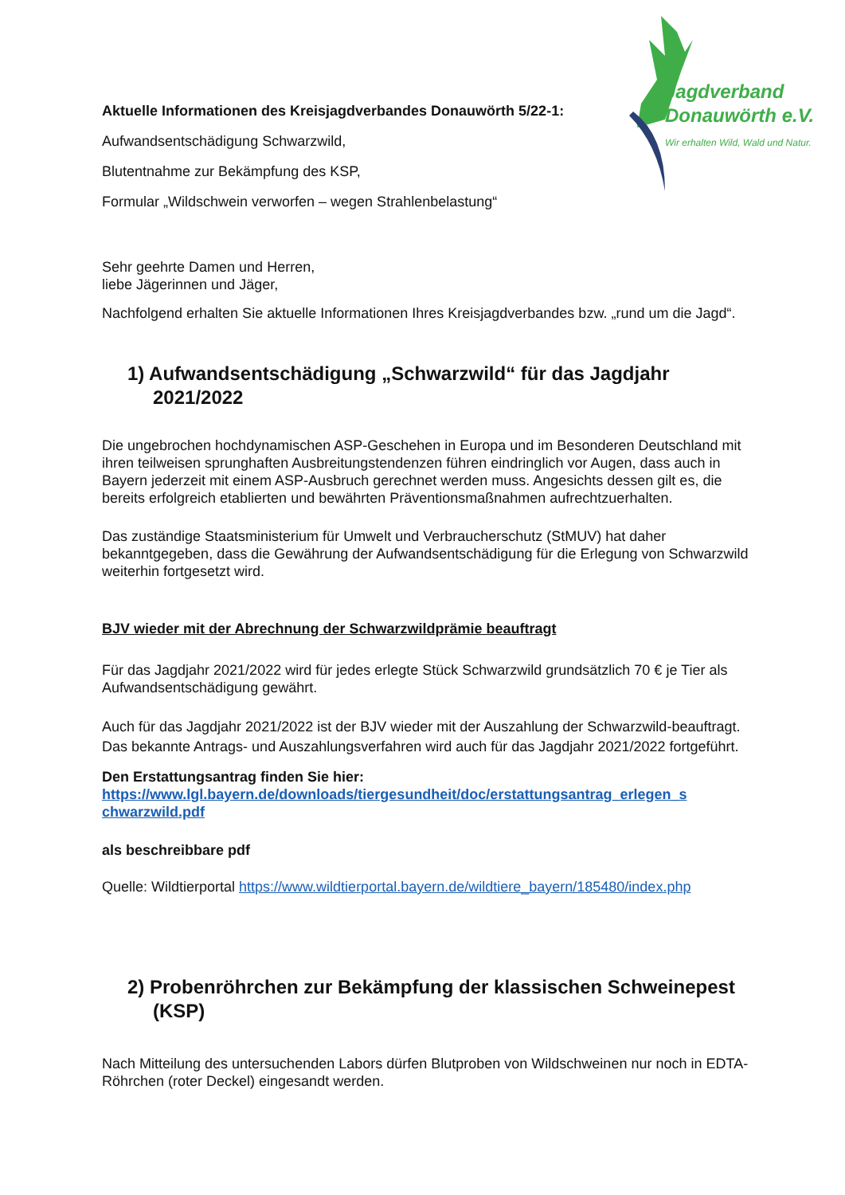Jagdverband
Donauwörth e.V.
Wir erhalten Wild, Wald und Natur.
Aktuelle Informationen des Kreisjagdverbandes Donauwörth 5/22-1:
Aufwandsentschädigung Schwarzwild,
Blutentnahme zur Bekämpfung des KSP,
Formular „Wildschwein verworfen – wegen Strahlenbelastung“
Sehr geehrte Damen und Herren,
liebe Jägerinnen und Jäger,
Nachfolgend erhalten Sie aktuelle Informationen Ihres Kreisjagdverbandes bzw. „rund um die Jagd“.
1) Aufwandsentschädigung „Schwarzwild“ für das Jagdjahr 2021/2022
Die ungebrochen hochdynamischen ASP-Geschehen in Europa und im Besonderen Deutschland mit ihren teilweisen sprunghaften Ausbreitungstendenzen führen eindringlich vor Augen, dass auch in Bayern jederzeit mit einem ASP-Ausbruch gerechnet werden muss. Angesichts dessen gilt es, die bereits erfolgreich etablierten und bewährten Präventionsmaßnahmen aufrechtzuerhalten.
Das zuständige Staatsministerium für Umwelt und Verbraucherschutz (StMUV) hat daher bekanntgegeben, dass die Gewährung der Aufwandsentschädigung für die Erlegung von Schwarzwild weiterhin fortgesetzt wird.
BJV wieder mit der Abrechnung der Schwarzwildprämie beauftragt
Für das Jagdjahr 2021/2022 wird für jedes erlegte Stück Schwarzwild grundsätzlich 70 € je Tier als Aufwandsentschädigung gewährt.
Auch für das Jagdjahr 2021/2022 ist der BJV wieder mit der Auszahlung der Schwarzwild-beauftragt. Das bekannte Antrags- und Auszahlungsverfahren wird auch für das Jagdjahr 2021/2022 fortgeführt.
Den Erstattungsantrag finden Sie hier:
https://www.lgl.bayern.de/downloads/tiergesundheit/doc/erstattungsantrag_erlegen_s chwarzwild.pdf
als beschreibbare pdf
Quelle: Wildtierportal https://www.wildtierportal.bayern.de/wildtiere_bayern/185480/index.php
2) Probenröhrchen zur Bekämpfung der klassischen Schweinepest (KSP)
Nach Mitteilung des untersuchenden Labors dürfen Blutproben von Wildschweinen nur noch in EDTA-Röhrchen (roter Deckel) eingesandt werden.